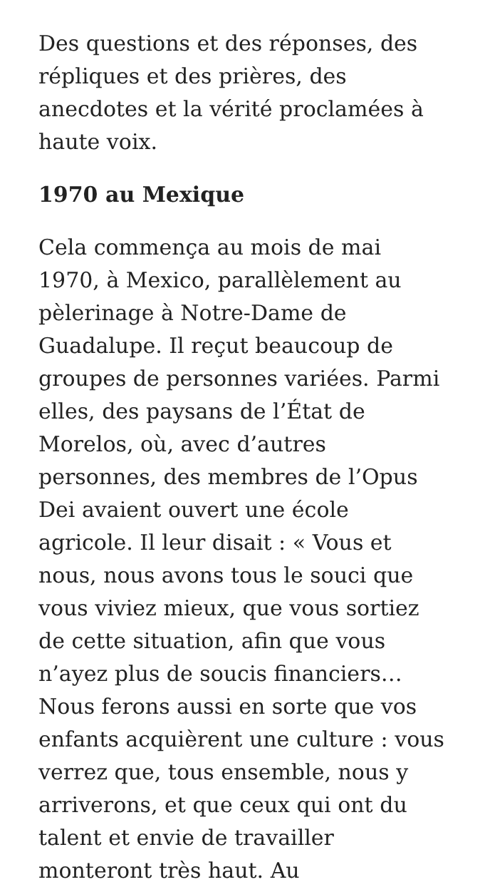Des questions et des réponses, des répliques et des prières, des anecdotes et la vérité proclamées à haute voix.
1970 au Mexique
Cela commença au mois de mai 1970, à Mexico, parallèlement au pèlerinage à Notre-Dame de Guadalupe. Il reçut beaucoup de groupes de personnes variées. Parmi elles, des paysans de l’État de Morelos, où, avec d’autres personnes, des membres de l’Opus Dei avaient ouvert une école agricole. Il leur disait : « Vous et nous, nous avons tous le souci que vous viviez mieux, que vous sortiez de cette situation, afin que vous n’ayez plus de soucis financiers… Nous ferons aussi en sorte que vos enfants acquièrent une culture : vous verrez que, tous ensemble, nous y arriverons, et que ceux qui ont du talent et envie de travailler monteront très haut. Au